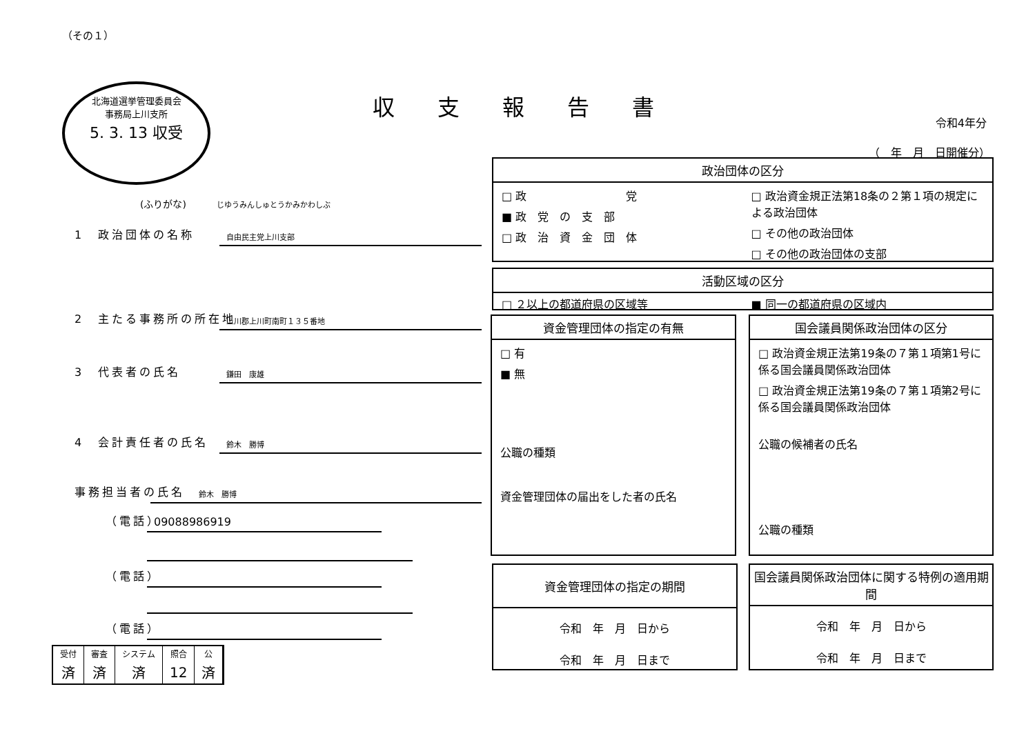（その１）
北海道選挙管理委員会
事務局上川支所
5. 3. 13 収受
収支報告書
令和4年分
（　年　月　日開催分）
(ふりがな) じゆうみんしゅとうかみかわしぶ
1　政治団体の名称
自由民主党上川支部
2　主たる事務所の所在地
上川郡上川町南町１３５番地
3　代表者の氏名
鎌田　康雄
4　会計責任者の氏名
鈴木　勝博
事務担当者の氏名
鈴木　勝博
（電話）
09088986919
（電話）
（電話）
政治団体の区分
□ 政　　　　　　　　　党
■ 政　党　の　支　部
□ 政　治　資　金　団　体
□ 政治資金規正法第18条の２第１項の規定による政治団体
□ その他の政治団体
□ その他の政治団体の支部
活動区域の区分
□ ２以上の都道府県の区域等 ■ 同一の都道府県の区域内
資金管理団体の指定の有無
□ 有
■ 無
公職の種類
資金管理団体の届出をした者の氏名
国会議員関係政治団体の区分
□ 政治資金規正法第19条の７第１項第1号に係る国会議員関係政治団体
□ 政治資金規正法第19条の７第１項第2号に係る国会議員関係政治団体
公職の候補者の氏名
公職の種類
資金管理団体の指定の期間
令和　年　月　日から
令和　年　月　日まで
国会議員関係政治団体に関する特例の適用期間
令和　年　月　日から
令和　年　月　日まで
| 受付 | 審査 | システム | 照合 | 公 |
| 済 | 済 | 済 | 12 | 済 |